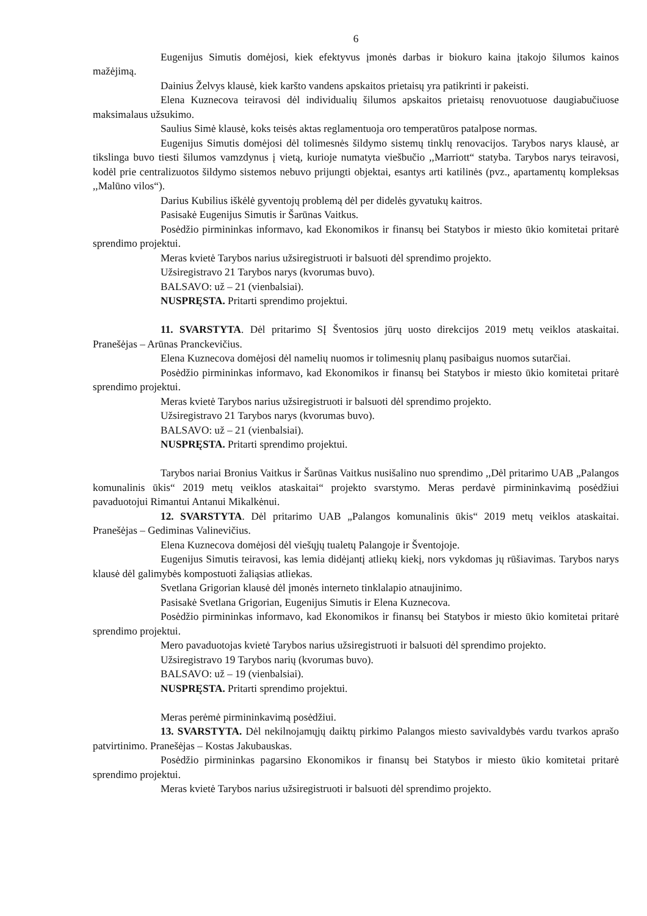6
Eugenijus Simutis domėjosi, kiek efektyvus įmonės darbas ir biokuro kaina įtakojo šilumos kainos mažėjimą.
Dainius Želvys klausė, kiek karšto vandens apskaitos prietaisų yra patikrinti ir pakeisti.
Elena Kuznecova teiravosi dėl individualių šilumos apskaitos prietaisų renovuotuose daugiabučiuose maksimalaus užsukimo.
Saulius Simė klausė, koks teisės aktas reglamentuoja oro temperatūros patalpose normas.
Eugenijus Simutis domėjosi dėl tolimesnės šildymo sistemų tinklų renovacijos. Tarybos narys klausė, ar tikslinga buvo tiesti šilumos vamzdynus į vietą, kurioje numatyta viešbučio ,,Marriott“ statyba. Tarybos narys teiravosi, kodėl prie centralizuotos šildymo sistemos nebuvo prijungti objektai, esantys arti katilinės (pvz., apartamentų kompleksas ,,Malūno vilos“).
Darius Kubilius iškėlė gyventojų problemą dėl per didelės gyvatukų kaitros.
Pasisakė Eugenijus Simutis ir Šarūnas Vaitkus.
Posėdžio pirmininkas informavo, kad Ekonomikos ir finansų bei Statybos ir miesto ūkio komitetai pritarė sprendimo projektui.
Meras kvietė Tarybos narius užsiregistruoti ir balsuoti dėl sprendimo projekto.
Užsiregistravo 21 Tarybos narys (kvorumas buvo).
BALSAVO: už – 21 (vienbalsiai).
NUSPRĘSTA. Pritarti sprendimo projektui.
11. SVARSTYTA. Dėl pritarimo SĮ Šventosios jūrų uosto direkcijos 2019 metų veiklos ataskaitai. Pranešėjas – Arūnas Pranckevičius.
Elena Kuznecova domėjosi dėl namelių nuomos ir tolimesnių planų pasibaigus nuomos sutarčiai.
Posėdžio pirmininkas informavo, kad Ekonomikos ir finansų bei Statybos ir miesto ūkio komitetai pritarė sprendimo projektui.
Meras kvietė Tarybos narius užsiregistruoti ir balsuoti dėl sprendimo projekto.
Užsiregistravo 21 Tarybos narys (kvorumas buvo).
BALSAVO: už – 21 (vienbalsiai).
NUSPRĘSTA. Pritarti sprendimo projektui.
Tarybos nariai Bronius Vaitkus ir Šarūnas Vaitkus nusišalino nuo sprendimo ,,Dėl pritarimo UAB „Palangos komunalinis ūkis“ 2019 metų veiklos ataskaitai“ projekto svarstymo. Meras perdavė pirmininkavimą posėdžiui pavaduotojui Rimantui Antanui Mikalkėnui.
12. SVARSTYTA. Dėl pritarimo UAB „Palangos komunalinis ūkis“ 2019 metų veiklos ataskaitai. Pranešėjas – Gediminas Valinevičius.
Elena Kuznecova domėjosi dėl viešųjų tualetų Palangoje ir Šventojoje.
Eugenijus Simutis teiravosi, kas lemia didėjantį atliekų kiekį, nors vykdomas jų rūšiavimas. Tarybos narys klausė dėl galimybės kompostuoti žaliąsias atliekas.
Svetlana Grigorian klausė dėl įmonės interneto tinklalapio atnaujinimo.
Pasisakė Svetlana Grigorian, Eugenijus Simutis ir Elena Kuznecova.
Posėdžio pirmininkas informavo, kad Ekonomikos ir finansų bei Statybos ir miesto ūkio komitetai pritarė sprendimo projektui.
Mero pavaduotojas kvietė Tarybos narius užsiregistruoti ir balsuoti dėl sprendimo projekto.
Užsiregistravo 19 Tarybos narių (kvorumas buvo).
BALSAVO: už – 19 (vienbalsiai).
NUSPRĘSTA. Pritarti sprendimo projektui.
Meras perėmė pirmininkavimą posėdžiui.
13. SVARSTYTA. Dėl nekilnojamųjų daiktų pirkimo Palangos miesto savivaldybės vardu tvarkos aprašo patvirtinimo. Pranešėjas – Kostas Jakubauskas.
Posėdžio pirmininkas pagarsino Ekonomikos ir finansų bei Statybos ir miesto ūkio komitetai pritarė sprendimo projektui.
Meras kvietė Tarybos narius užsiregistruoti ir balsuoti dėl sprendimo projekto.